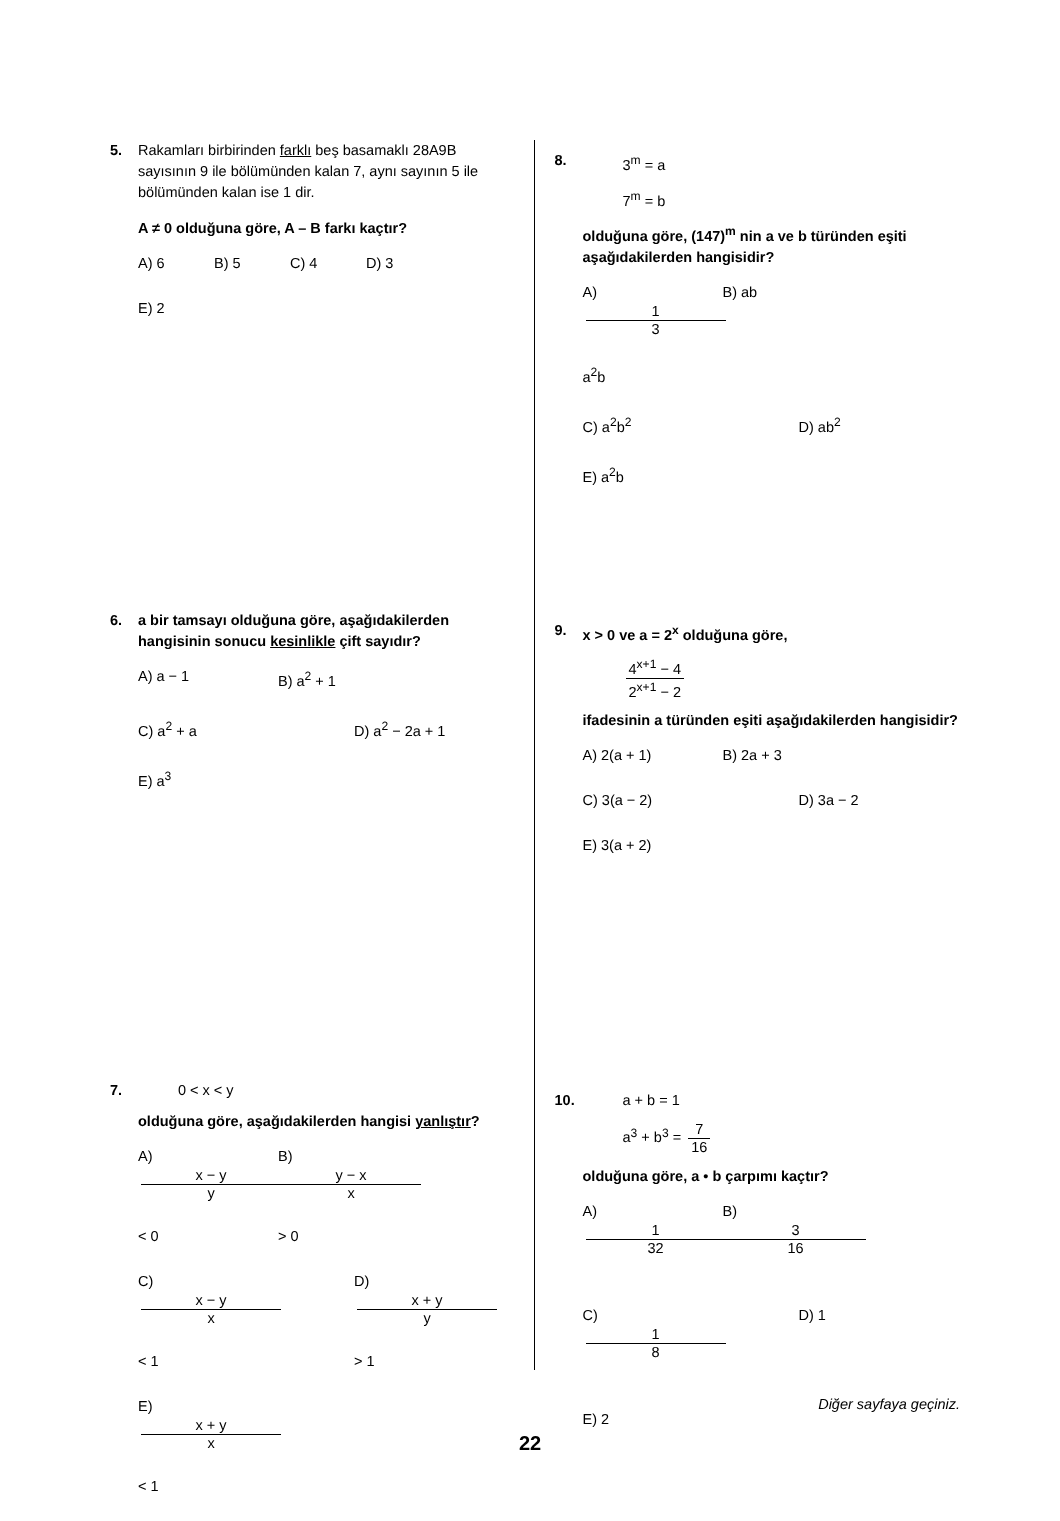5. Rakamları birbirinden farklı beş basamaklı 28A9B sayısının 9 ile bölümünden kalan 7, aynı sayının 5 ile bölümünden kalan ise 1 dir.
A ≠ 0 olduğuna göre, A – B farkı kaçtır?
A) 6 B) 5 C) 4 D) 3 E) 2
6. a bir tamsayı olduğuna göre, aşağıdakilerden hangisinin sonucu kesinlikle çift sayıdır?
A) a − 1 B) a<sup>2</sup> + 1 C) a<sup>2</sup> + a D) a<sup>2</sup> − 2a + 1 E) a<sup>3</sup>
7.
0 < x < y
olduğuna göre, aşağıdakilerden hangisi yanlıştır?
A) x − y y < 0 B) y − x x > 0 C) x − y x < 1 D) x + y y > 1 E) x + y x < 1
8.
3<sup>m</sup> = a
7<sup>m</sup> = b
olduğuna göre, (147)<sup>m</sup> nin a ve b türünden eşiti aşağıdakilerden hangisidir?
A) 1 3 a<sup>2</sup>b B) ab C) a<sup>2</sup>b<sup>2</sup> D) ab<sup>2</sup> E) a<sup>2</sup>b
9. x > 0 ve a = 2<sup>x</sup> olduğuna göre,
4<sup>x+1</sup> − 4 2<sup>x+1</sup> − 2
ifadesinin a türünden eşiti aşağıdakilerden hangisidir?
A) 2(a + 1) B) 2a + 3 C) 3(a − 2) D) 3a − 2 E) 3(a + 2)
10.
a + b = 1
a<sup>3</sup> + b<sup>3</sup> = 7 16
olduğuna göre, a • b çarpımı kaçtır?
A) 1 32 B) 3 16 C) 1 8 D) 1 E) 2
Diğer sayfaya geçiniz.
22